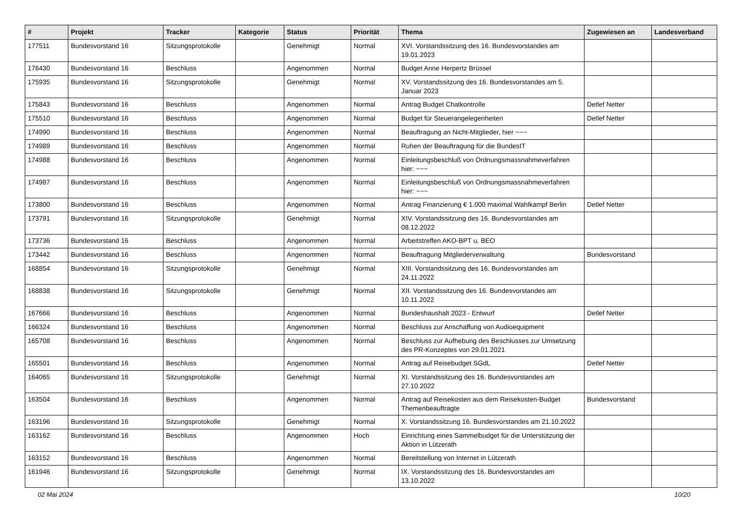| # | Projekt | Tracker | Kategorie | Status | Priorität | Thema | Zugewiesen an | Landesverband |
| --- | --- | --- | --- | --- | --- | --- | --- | --- |
| 177511 | Bundesvorstand 16 | Sitzungsprotokolle | | Genehmigt | Normal | XVI. Vorstandssitzung des 16. Bundesvorstandes am 19.01.2023 | | |
| 176430 | Bundesvorstand 16 | Beschluss | | Angenommen | Normal | Budget Anne Herpertz Brüssel | | |
| 175935 | Bundesvorstand 16 | Sitzungsprotokolle | | Genehmigt | Normal | XV. Vorstandssitzung des 16. Bundesvorstandes am 5. Januar 2023 | | |
| 175843 | Bundesvorstand 16 | Beschluss | | Angenommen | Normal | Antrag Budget Chatkontrolle | Detlef Netter | |
| 175510 | Bundesvorstand 16 | Beschluss | | Angenommen | Normal | Budget für Steuerangelegenheiten | Detlef Netter | |
| 174990 | Bundesvorstand 16 | Beschluss | | Angenommen | Normal | Beauftragung an Nicht-Mitglieder, hier ~~~ | | |
| 174989 | Bundesvorstand 16 | Beschluss | | Angenommen | Normal | Ruhen der Beauftragung für die BundesIT | | |
| 174988 | Bundesvorstand 16 | Beschluss | | Angenommen | Normal | Einleitungsbeschluß von Ordnungsmassnahmeverfahren hier: ~~~ | | |
| 174987 | Bundesvorstand 16 | Beschluss | | Angenommen | Normal | Einleitungsbeschluß von Ordnungsmassnahmeverfahren hier: ~~~ | | |
| 173800 | Bundesvorstand 16 | Beschluss | | Angenommen | Normal | Antrag Finanzierung € 1.000 maximal Wahlkampf Berlin | Detlef Netter | |
| 173791 | Bundesvorstand 16 | Sitzungsprotokolle | | Genehmigt | Normal | XIV. Vorstandssitzung des 16. Bundesvorstandes am 08.12.2022 | | |
| 173736 | Bundesvorstand 16 | Beschluss | | Angenommen | Normal | Arbeitstreffen AKO-BPT u. BEO | | |
| 173442 | Bundesvorstand 16 | Beschluss | | Angenommen | Normal | Beauftragung Mitgliederverwaltung | Bundesvorstand | |
| 168854 | Bundesvorstand 16 | Sitzungsprotokolle | | Genehmigt | Normal | XIII. Vorstandssitzung des 16. Bundesvorstandes am 24.11.2022 | | |
| 168838 | Bundesvorstand 16 | Sitzungsprotokolle | | Genehmigt | Normal | XII. Vorstandssitzung des 16. Bundesvorstandes am 10.11.2022 | | |
| 167666 | Bundesvorstand 16 | Beschluss | | Angenommen | Normal | Bundeshaushalt 2023 - Entwurf | Detlef Netter | |
| 166324 | Bundesvorstand 16 | Beschluss | | Angenommen | Normal | Beschluss zur Anschaffung von Audioequipment | | |
| 165708 | Bundesvorstand 16 | Beschluss | | Angenommen | Normal | Beschluss zur Aufhebung des Beschlusses zur Umsetzung des PR-Konzeptes von 29.01.2021 | | |
| 165501 | Bundesvorstand 16 | Beschluss | | Angenommen | Normal | Antrag auf Reisebudget SGdL | Detlef Netter | |
| 164065 | Bundesvorstand 16 | Sitzungsprotokolle | | Genehmigt | Normal | XI. Vorstandssitzung des 16. Bundesvorstandes am 27.10.2022 | | |
| 163504 | Bundesvorstand 16 | Beschluss | | Angenommen | Normal | Antrag auf Reisekosten aus dem Reisekosten-Budget Themenbeauftragte | Bundesvorstand | |
| 163196 | Bundesvorstand 16 | Sitzungsprotokolle | | Genehmigt | Normal | X. Vorstandssitzung 16. Bundesvorstandes am 21.10.2022 | | |
| 163162 | Bundesvorstand 16 | Beschluss | | Angenommen | Hoch | Einrichtung eines Sammelbudget für die Unterstützung der Aktion in Lützerath | | |
| 163152 | Bundesvorstand 16 | Beschluss | | Angenommen | Normal | Bereitstellung von Internet in Lützerath | | |
| 161946 | Bundesvorstand 16 | Sitzungsprotokolle | | Genehmigt | Normal | IX. Vorstandssitzung des 16. Bundesvorstandes am 13.10.2022 | | |
02 Mai 2024 10/20